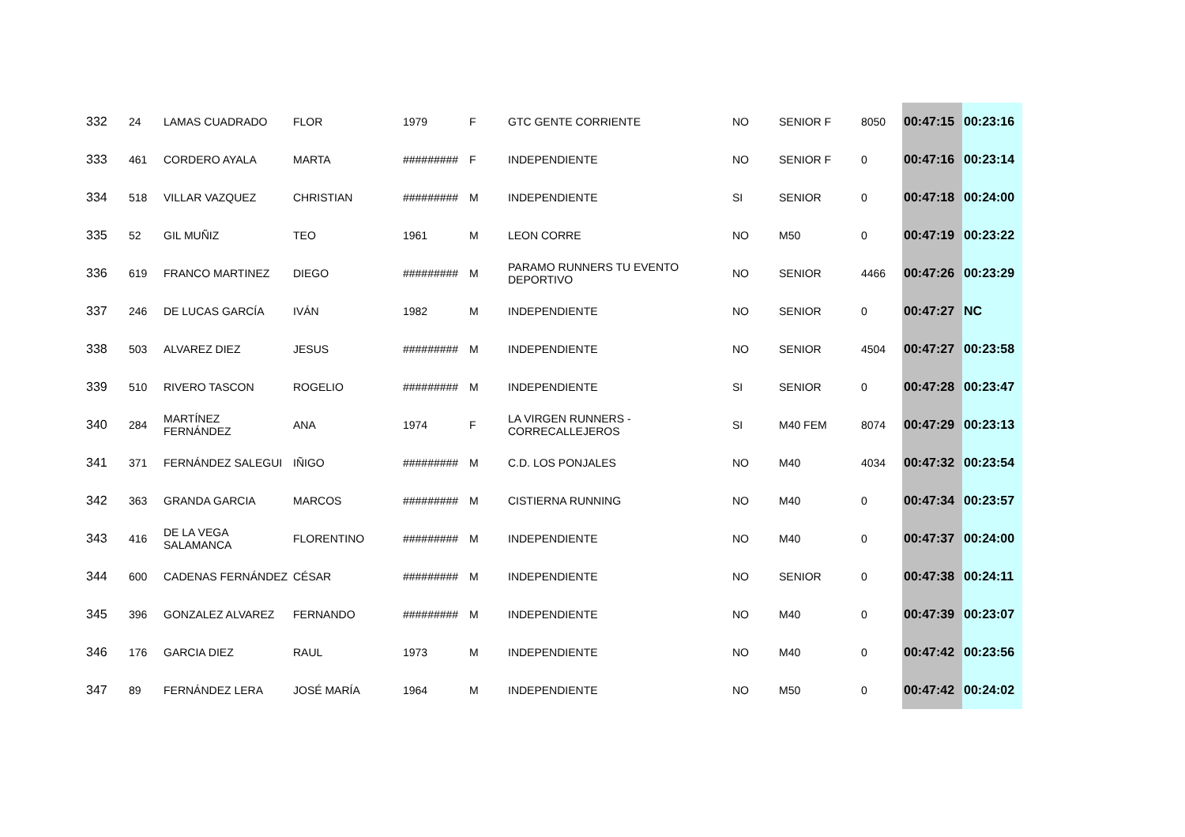| 332 | 24 | LAMAS CUADRADO | FLOR | 1979 | F | GTC GENTE CORRIENTE | NO | SENIOR F | 8050 | 00:47:15 | 00:23:16 |
| 333 | 461 | CORDERO AYALA | MARTA | ######### | F | INDEPENDIENTE | NO | SENIOR F | 0 | 00:47:16 | 00:23:14 |
| 334 | 518 | VILLAR VAZQUEZ | CHRISTIAN | ######### | M | INDEPENDIENTE | SI | SENIOR | 0 | 00:47:18 | 00:24:00 |
| 335 | 52 | GIL MUÑIZ | TEO | 1961 | M | LEON CORRE | NO | M50 | 0 | 00:47:19 | 00:23:22 |
| 336 | 619 | FRANCO MARTINEZ | DIEGO | ######### | M | PARAMO RUNNERS TU EVENTO DEPORTIVO | NO | SENIOR | 4466 | 00:47:26 | 00:23:29 |
| 337 | 246 | DE LUCAS GARCÍA | IVÁN | 1982 | M | INDEPENDIENTE | NO | SENIOR | 0 | 00:47:27 | NC |
| 338 | 503 | ALVAREZ DIEZ | JESUS | ######### | M | INDEPENDIENTE | NO | SENIOR | 4504 | 00:47:27 | 00:23:58 |
| 339 | 510 | RIVERO TASCON | ROGELIO | ######### | M | INDEPENDIENTE | SI | SENIOR | 0 | 00:47:28 | 00:23:47 |
| 340 | 284 | MARTÍNEZ FERNÁNDEZ | ANA | 1974 | F | LA VIRGEN RUNNERS - CORRECALLEJEROS | SI | M40 FEM | 8074 | 00:47:29 | 00:23:13 |
| 341 | 371 | FERNÁNDEZ SALEGUI | IÑIGO | ######### | M | C.D. LOS PONJALES | NO | M40 | 4034 | 00:47:32 | 00:23:54 |
| 342 | 363 | GRANDA GARCIA | MARCOS | ######### | M | CISTIERNA RUNNING | NO | M40 | 0 | 00:47:34 | 00:23:57 |
| 343 | 416 | DE LA VEGA SALAMANCA | FLORENTINO | ######### | M | INDEPENDIENTE | NO | M40 | 0 | 00:47:37 | 00:24:00 |
| 344 | 600 | CADENAS FERNÁNDEZ | CÉSAR | ######### | M | INDEPENDIENTE | NO | SENIOR | 0 | 00:47:38 | 00:24:11 |
| 345 | 396 | GONZALEZ ALVAREZ | FERNANDO | ######### | M | INDEPENDIENTE | NO | M40 | 0 | 00:47:39 | 00:23:07 |
| 346 | 176 | GARCIA DIEZ | RAUL | 1973 | M | INDEPENDIENTE | NO | M40 | 0 | 00:47:42 | 00:23:56 |
| 347 | 89 | FERNÁNDEZ LERA | JOSÉ MARÍA | 1964 | M | INDEPENDIENTE | NO | M50 | 0 | 00:47:42 | 00:24:02 |